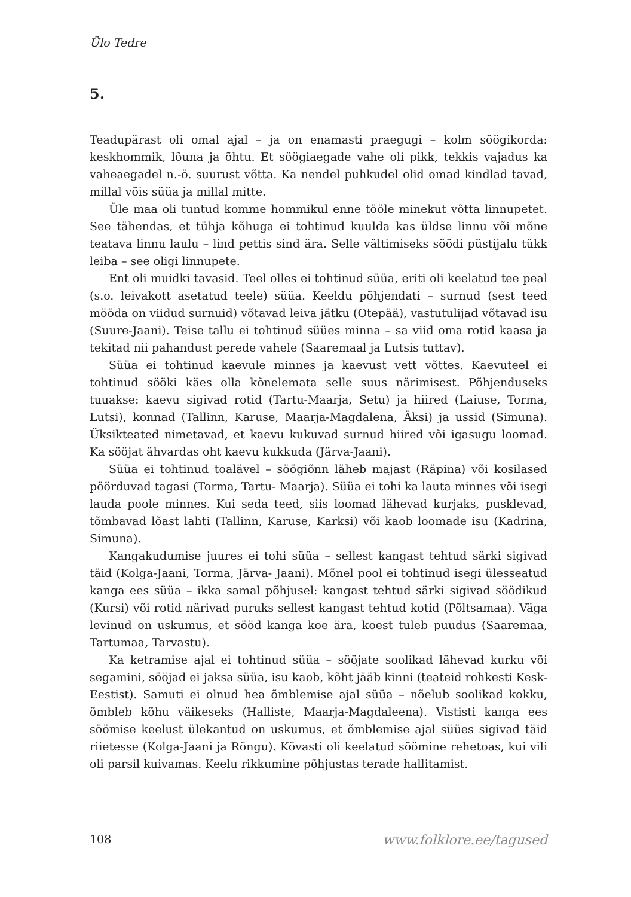Ülo Tedre
5.
Teadupärast oli omal ajal – ja on enamasti praegugi – kolm söögikorda: keskhommik, lõuna ja õhtu. Et söögiaegade vahe oli pikk, tekkis vajadus ka vaheaegadel n.-ö. suurust võtta. Ka nendel puhkudel olid omad kindlad tavad, millal võis süüa ja millal mitte.
Üle maa oli tuntud komme hommikul enne tööle minekut võtta linnupetet. See tähendas, et tühja kõhuga ei tohtinud kuulda kas üldse linnu või mõne teatava linnu laulu – lind pettis sind ära. Selle vältimiseks söödi püstijalu tükk leiba – see oligi linnupete.
Ent oli muidki tavasid. Teel olles ei tohtinud süüa, eriti oli keelatud tee peal (s.o. leivakott asetatud teele) süüa. Keeldu põhjendati – surnud (sest teed mööda on viidud surnuid) võtavad leiva jätku (Otepää), vastutulijad võtavad isu (Suure-Jaani). Teise tallu ei tohtinud süües minna – sa viid oma rotid kaasa ja tekitad nii pahandust perede vahele (Saaremaal ja Lutsis tuttav).
Süüa ei tohtinud kaevule minnes ja kaevust vett võttes. Kaevuteel ei tohtinud sööki käes olla kõnelemata selle suus närimisest. Põhjenduseks tuuakse: kaevu sigivad rotid (Tartu-Maarja, Setu) ja hiired (Laiuse, Torma, Lutsi), konnad (Tallinn, Karuse, Maarja-Magdalena, Äksi) ja ussid (Simuna). Üksikteated nimetavad, et kaevu kukuvad surnud hiired või igasugu loomad. Ka sööjat ähvardas oht kaevu kukkuda (Järva-Jaani).
Süüa ei tohtinud toalävel – söögiõnn läheb majast (Räpina) või kosilased pöörduvad tagasi (Torma, Tartu- Maarja). Süüa ei tohi ka lauta minnes või isegi lauda poole minnes. Kui seda teed, siis loomad lähevad kurjaks, pusklevad, tõmbavad lõast lahti (Tallinn, Karuse, Karksi) või kaob loomade isu (Kadrina, Simuna).
Kangakudumise juures ei tohi süüa – sellest kangast tehtud särki sigivad täid (Kolga-Jaani, Torma, Järva- Jaani). Mõnel pool ei tohtinud isegi ülesseatud kanga ees süüa – ikka samal põhjusel: kangast tehtud särki sigivad söödikud (Kursi) või rotid närivad puruks sellest kangast tehtud kotid (Põltsamaa). Väga levinud on uskumus, et sööd kanga koe ära, koest tuleb puudus (Saaremaa, Tartumaa, Tarvastu).
Ka ketramise ajal ei tohtinud süüa – sööjate soolikad lähevad kurku või segamini, sööjad ei jaksa süüa, isu kaob, kõht jääb kinni (teateid rohkesti Kesk-Eestist). Samuti ei olnud hea õmblemise ajal süüa – nõelub soolikad kokku, õmbleb kõhu väikeseks (Halliste, Maarja-Magdaleena). Vististi kanga ees söömise keelust ülekantud on uskumus, et õmblemise ajal süües sigivad täid riietesse (Kolga-Jaani ja Rõngu). Kõvasti oli keelatud söömine rehetoas, kui vili oli parsil kuivamas. Keelu rikkumine põhjustas terade hallitamist.
108 www.folklore.ee/tagused